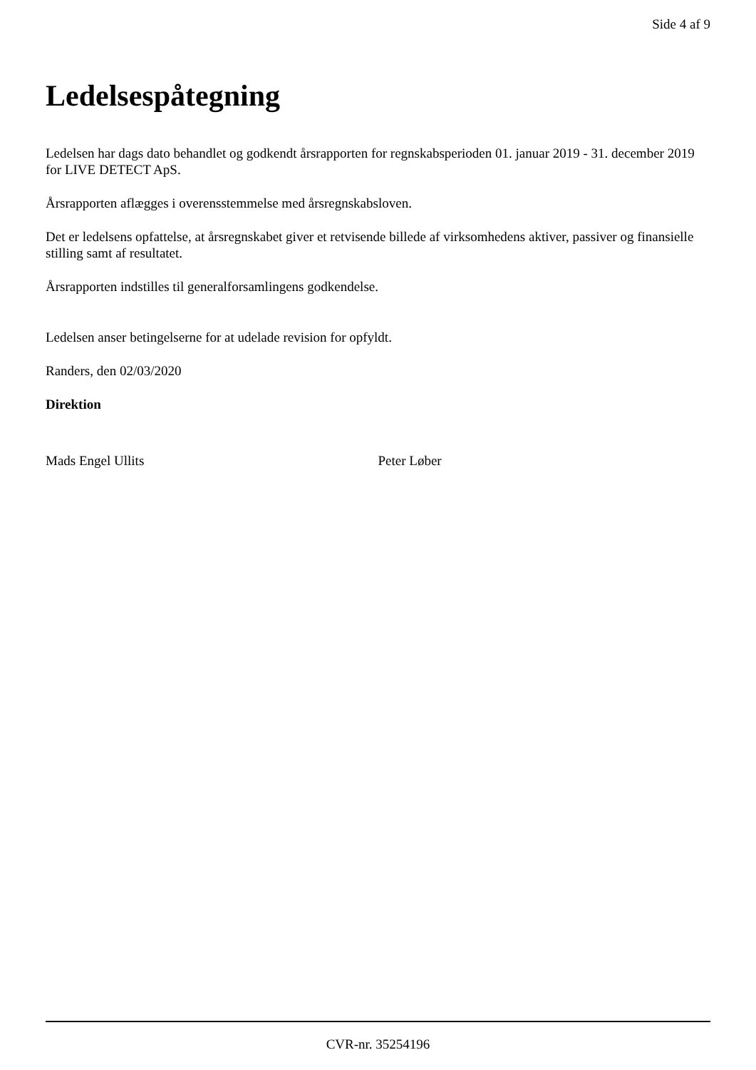Side 4 af 9
Ledelsespåtegning
Ledelsen har dags dato behandlet og godkendt årsrapporten for regnskabsperioden 01. januar 2019 - 31. december 2019 for LIVE DETECT ApS.
Årsrapporten aflægges i overensstemmelse med årsregnskabsloven.
Det er ledelsens opfattelse, at årsregnskabet giver et retvisende billede af virksomhedens aktiver, passiver og finansielle stilling samt af resultatet.
Årsrapporten indstilles til generalforsamlingens godkendelse.
Ledelsen anser betingelserne for at udelade revision for opfyldt.
Randers, den 02/03/2020
Direktion
Mads Engel Ullits Peter Løber
CVR-nr. 35254196